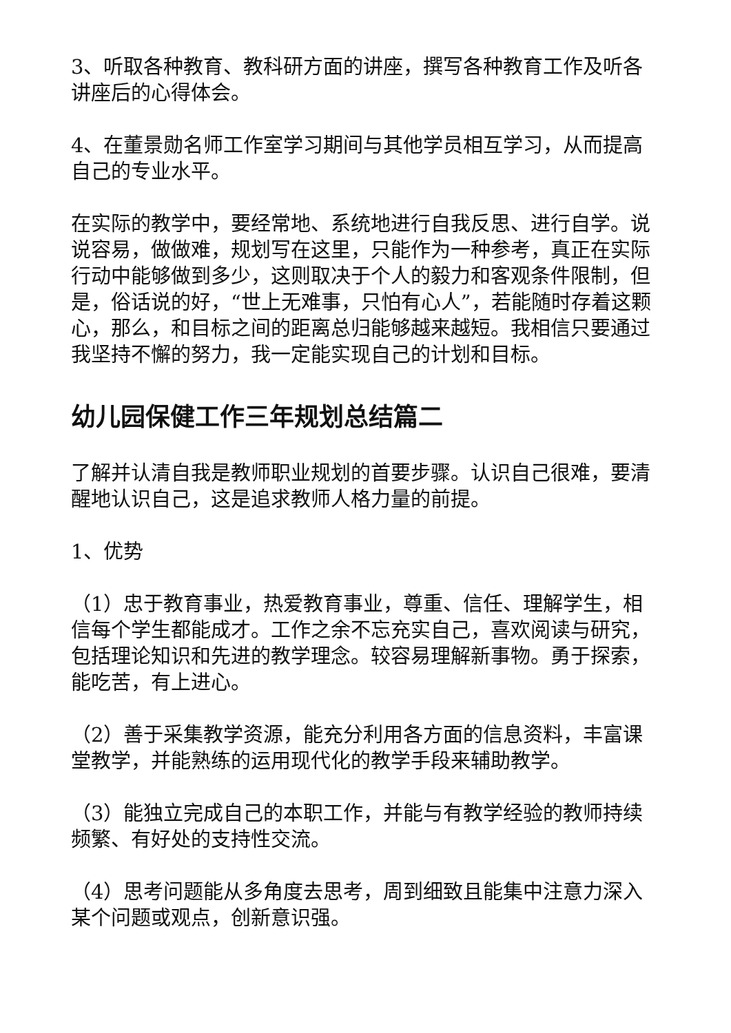3、听取各种教育、教科研方面的讲座，撰写各种教育工作及听各讲座后的心得体会。
4、在董景勋名师工作室学习期间与其他学员相互学习，从而提高自己的专业水平。
在实际的教学中，要经常地、系统地进行自我反思、进行自学。说说容易，做做难，规划写在这里，只能作为一种参考，真正在实际行动中能够做到多少，这则取决于个人的毅力和客观条件限制，但是，俗话说的好，“世上无难事，只怕有心人”，若能随时存着这颗心，那么，和目标之间的距离总归能够越来越短。我相信只要通过我坚持不懈的努力，我一定能实现自己的计划和目标。
幼儿园保健工作三年规划总结篇二
了解并认清自我是教师职业规划的首要步骤。认识自己很难，要清醒地认识自己，这是追求教师人格力量的前提。
1、优势
（1）忠于教育事业，热爱教育事业，尊重、信任、理解学生，相信每个学生都能成才。工作之余不忘充实自己，喜欢阅读与研究，包括理论知识和先进的教学理念。较容易理解新事物。勇于探索，能吃苦，有上进心。
（2）善于采集教学资源，能充分利用各方面的信息资料，丰富课堂教学，并能熟练的运用现代化的教学手段来辅助教学。
（3）能独立完成自己的本职工作，并能与有教学经验的教师持续频繁、有好处的支持性交流。
（4）思考问题能从多角度去思考，周到细致且能集中注意力深入某个问题或观点，创新意识强。